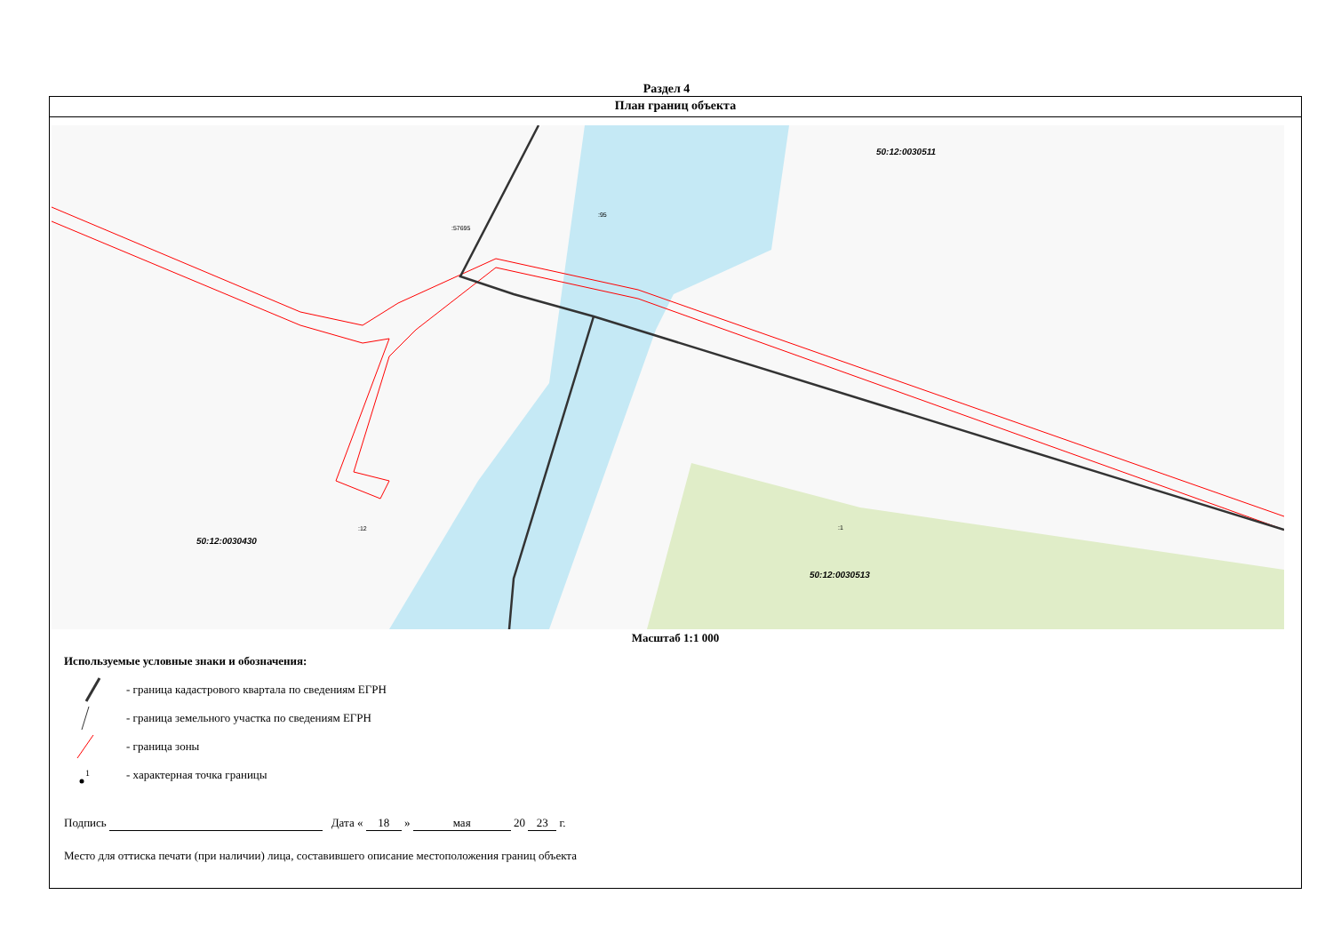Раздел 4
План границ объекта
50:12:0030511
50:12:0030430
50:12:0030513
:57695
:95
:1 :12
Масштаб 1:1 000
Используемые условные знаки и обозначения:
- граница кадастрового квартала по сведениям ЕГРН
- граница земельного участка по сведениям ЕГРН
- граница зоны
1
- характерная точка границы
Подпись Дата « 18 » мая 20 23 г.
Место для оттиска печати (при наличии) лица, составившего описание местоположения границ объекта